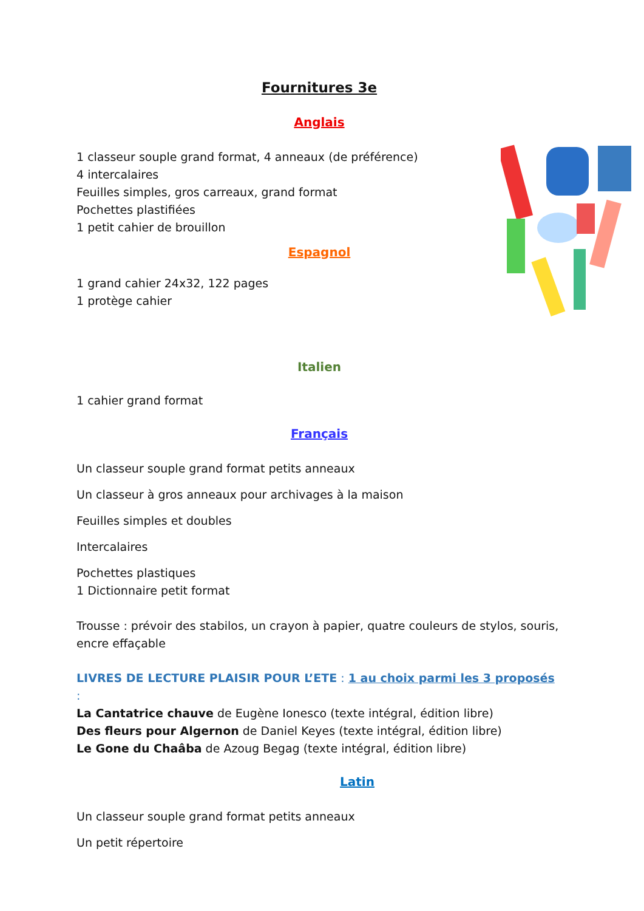Fournitures 3e
Anglais
1 classeur souple grand format, 4 anneaux (de préférence)
4 intercalaires
Feuilles simples, gros carreaux, grand format
Pochettes plastifiées
1 petit cahier de brouillon
Espagnol
1 grand cahier 24x32, 122 pages
1 protège cahier
Italien
1 cahier grand format
Français
Un classeur souple grand format petits anneaux
Un classeur à gros anneaux pour archivages à la maison
Feuilles simples et doubles
Intercalaires
Pochettes plastiques
1 Dictionnaire petit format
Trousse : prévoir des stabilos, un crayon à papier, quatre couleurs de stylos, souris, encre effaçable
LIVRES DE LECTURE PLAISIR POUR L’ETE : 1 au choix parmi les 3 proposés :
La Cantatrice chauve de Eugène Ionesco (texte intégral, édition libre)
Des fleurs pour Algernon de Daniel Keyes (texte intégral, édition libre)
Le Gone du Chaâba de Azoug Begag (texte intégral, édition libre)
Latin
Un classeur souple grand format petits anneaux
Un petit répertoire